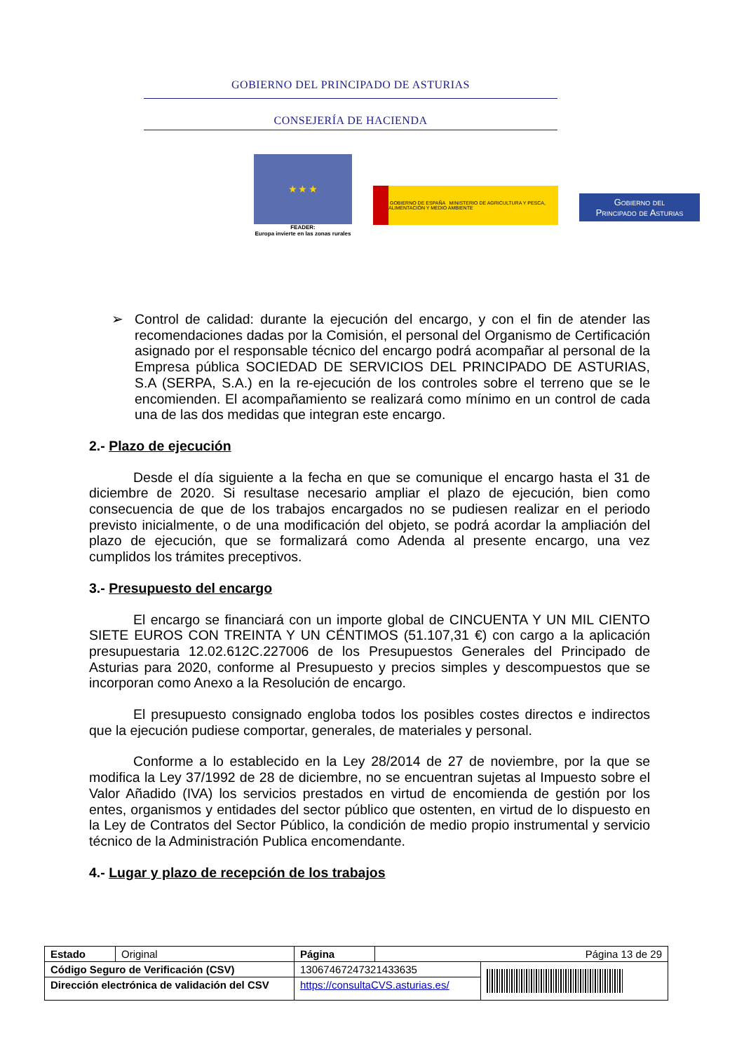GOBIERNO DEL PRINCIPADO DE ASTURIAS
CONSEJERÍA DE HACIENDA
★ ★ ★
FEADER:
Europa invierte en las zonas rurales
GOBIERNO DE ESPAÑA MINISTERIO DE AGRICULTURA Y PESCA, ALIMENTACIÓN Y MEDIO AMBIENTE
Gobierno del
Principado de Asturias
➢ Control de calidad: durante la ejecución del encargo, y con el fin de atender las recomendaciones dadas por la Comisión, el personal del Organismo de Certificación asignado por el responsable técnico del encargo podrá acompañar al personal de la Empresa pública SOCIEDAD DE SERVICIOS DEL PRINCIPADO DE ASTURIAS, S.A (SERPA, S.A.) en la re-ejecución de los controles sobre el terreno que se le encomienden. El acompañamiento se realizará como mínimo en un control de cada una de las dos medidas que integran este encargo.
2.- Plazo de ejecución
Desde el día siguiente a la fecha en que se comunique el encargo hasta el 31 de diciembre de 2020. Si resultase necesario ampliar el plazo de ejecución, bien como consecuencia de que de los trabajos encargados no se pudiesen realizar en el periodo previsto inicialmente, o de una modificación del objeto, se podrá acordar la ampliación del plazo de ejecución, que se formalizará como Adenda al presente encargo, una vez cumplidos los trámites preceptivos.
3.- Presupuesto del encargo
El encargo se financiará con un importe global de CINCUENTA Y UN MIL CIENTO SIETE EUROS CON TREINTA Y UN CÉNTIMOS (51.107,31 €) con cargo a la aplicación presupuestaria 12.02.612C.227006 de los Presupuestos Generales del Principado de Asturias para 2020, conforme al Presupuesto y precios simples y descompuestos que se incorporan como Anexo a la Resolución de encargo.
El presupuesto consignado engloba todos los posibles costes directos e indirectos que la ejecución pudiese comportar, generales, de materiales y personal.
Conforme a lo establecido en la Ley 28/2014 de 27 de noviembre, por la que se modifica la Ley 37/1992 de 28 de diciembre, no se encuentran sujetas al Impuesto sobre el Valor Añadido (IVA) los servicios prestados en virtud de encomienda de gestión por los entes, organismos y entidades del sector público que ostenten, en virtud de lo dispuesto en la Ley de Contratos del Sector Público, la condición de medio propio instrumental y servicio técnico de la Administración Publica encomendante.
4.- Lugar y plazo de recepción de los trabajos
| Estado | Original | Página | Página 13 de 29 | |
| Código Seguro de Verificación (CSV) | | 13067467247321433635 | | |
| Dirección electrónica de validación del CSV | | https://consultaCVS.asturias.es/ | | |